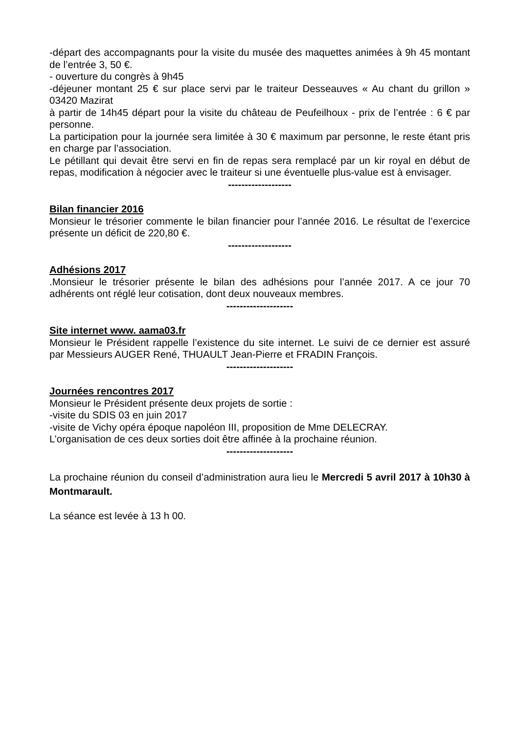-départ des accompagnants pour la visite du musée des maquettes animées à 9h 45 montant de l’entrée 3, 50 €.
- ouverture du congrès à 9h45
-déjeuner montant 25 € sur place servi par le traiteur Desseauves « Au chant du grillon » 03420 Mazirat
à partir de 14h45 départ pour la visite du château de Peufeilhoux - prix de l’entrée : 6 € par personne.
La participation pour la journée sera limitée à 30 € maximum par personne, le reste étant pris en charge par l’association.
Le pétillant qui devait être servi en fin de repas sera remplacé par un kir royal en début de repas, modification à négocier avec le traiteur si une éventuelle plus-value est à envisager.
-------------------
Bilan financier 2016
Monsieur le trésorier commente le bilan financier pour l’année 2016. Le résultat de l’exercice présente un déficit de 220,80 €.
-------------------
Adhésions 2017
.Monsieur le trésorier présente le bilan des adhésions pour l’année 2017. A ce jour 70 adhérents ont réglé leur cotisation, dont deux nouveaux membres.
--------------------
Site internet www. aama03.fr
Monsieur le Président rappelle l’existence du site internet. Le suivi de ce dernier est assuré par Messieurs AUGER René, THUAULT Jean-Pierre et FRADIN François.
--------------------
Journées rencontres 2017
Monsieur le Président présente deux projets de sortie :
-visite du SDIS 03 en juin 2017
-visite de Vichy opéra époque napoléon III, proposition de Mme DELECRAY.
L’organisation de ces deux sorties doit être affinée à la prochaine réunion.
--------------------
La prochaine réunion du conseil d’administration aura lieu le Mercredi 5 avril 2017 à 10h30 à Montmarault.
La séance est levée à 13 h 00.